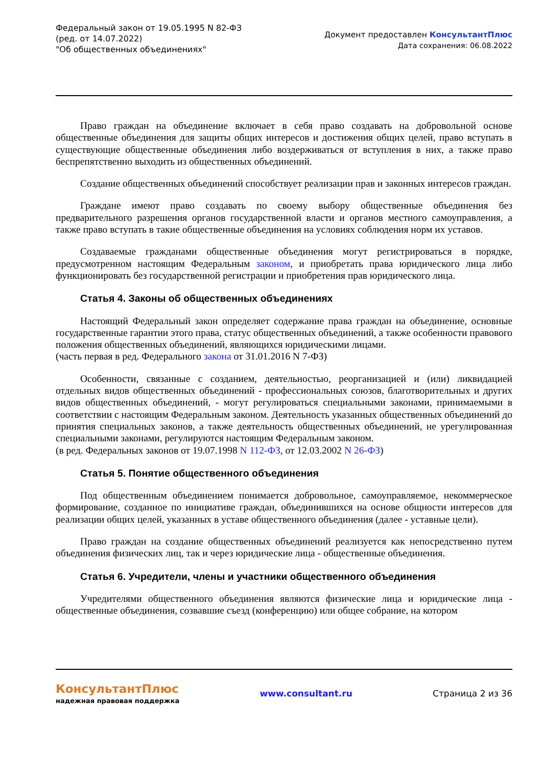Федеральный закон от 19.05.1995 N 82-ФЗ
(ред. от 14.07.2022)
"Об общественных объединениях"
Документ предоставлен КонсультантПлюс
Дата сохранения: 06.08.2022
Право граждан на объединение включает в себя право создавать на добровольной основе общественные объединения для защиты общих интересов и достижения общих целей, право вступать в существующие общественные объединения либо воздерживаться от вступления в них, а также право беспрепятственно выходить из общественных объединений.
Создание общественных объединений способствует реализации прав и законных интересов граждан.
Граждане имеют право создавать по своему выбору общественные объединения без предварительного разрешения органов государственной власти и органов местного самоуправления, а также право вступать в такие общественные объединения на условиях соблюдения норм их уставов.
Создаваемые гражданами общественные объединения могут регистрироваться в порядке, предусмотренном настоящим Федеральным законом, и приобретать права юридического лица либо функционировать без государственной регистрации и приобретения прав юридического лица.
Статья 4. Законы об общественных объединениях
Настоящий Федеральный закон определяет содержание права граждан на объединение, основные государственные гарантии этого права, статус общественных объединений, а также особенности правового положения общественных объединений, являющихся юридическими лицами.
(часть первая в ред. Федерального закона от 31.01.2016 N 7-ФЗ)
Особенности, связанные с созданием, деятельностью, реорганизацией и (или) ликвидацией отдельных видов общественных объединений - профессиональных союзов, благотворительных и других видов общественных объединений, - могут регулироваться специальными законами, принимаемыми в соответствии с настоящим Федеральным законом. Деятельность указанных общественных объединений до принятия специальных законов, а также деятельность общественных объединений, не урегулированная специальными законами, регулируются настоящим Федеральным законом.
(в ред. Федеральных законов от 19.07.1998 N 112-ФЗ, от 12.03.2002 N 26-ФЗ)
Статья 5. Понятие общественного объединения
Под общественным объединением понимается добровольное, самоуправляемое, некоммерческое формирование, созданное по инициативе граждан, объединившихся на основе общности интересов для реализации общих целей, указанных в уставе общественного объединения (далее - уставные цели).
Право граждан на создание общественных объединений реализуется как непосредственно путем объединения физических лиц, так и через юридические лица - общественные объединения.
Статья 6. Учредители, члены и участники общественного объединения
Учредителями общественного объединения являются физические лица и юридические лица - общественные объединения, созвавшие съезд (конференцию) или общее собрание, на котором
КонсультантПлюс
надежная правовая поддержка
www.consultant.ru Страница 2 из 36